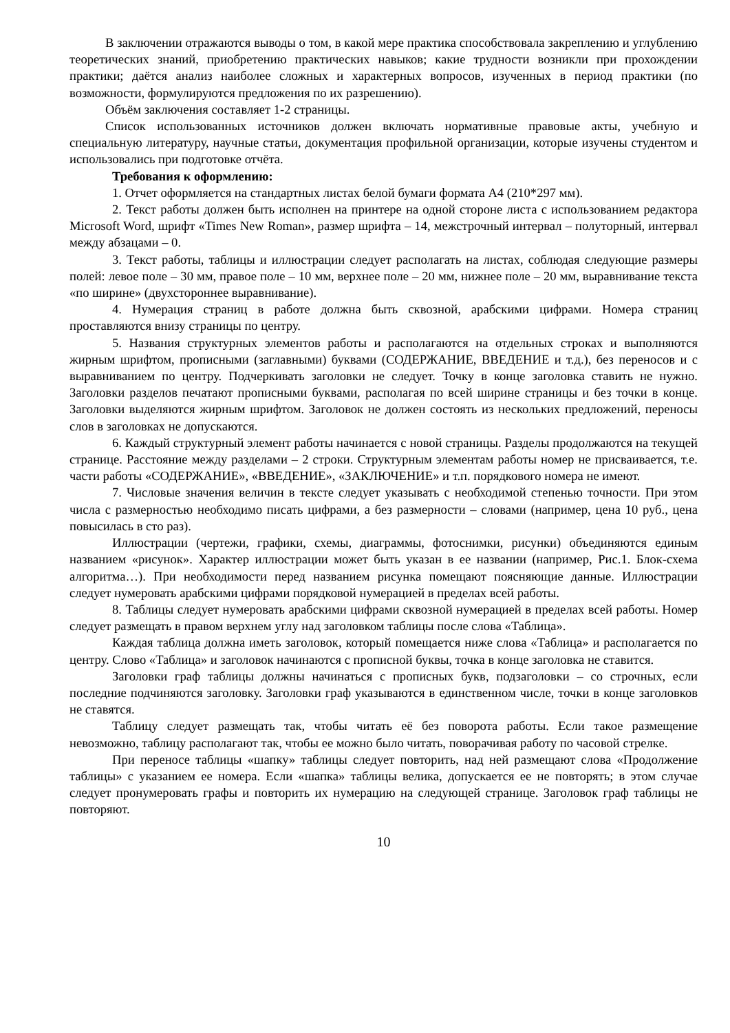В заключении отражаются выводы о том, в какой мере практика способствовала закреплению и углублению теоретических знаний, приобретению практических навыков; какие трудности возникли при прохождении практики; даётся анализ наиболее сложных и характерных вопросов, изученных в период практики (по возможности, формулируются предложения по их разрешению).
Объём заключения составляет 1-2 страницы.
Список использованных источников должен включать нормативные правовые акты, учебную и специальную литературу, научные статьи, документация профильной организации, которые изучены студентом и использовались при подготовке отчёта.
Требования к оформлению:
1. Отчет оформляется на стандартных листах белой бумаги формата А4 (210*297 мм).
2. Текст работы должен быть исполнен на принтере на одной стороне листа с использованием редактора Microsoft Word, шрифт «Times New Roman», размер шрифта – 14, межстрочный интервал – полуторный, интервал между абзацами – 0.
3. Текст работы, таблицы и иллюстрации следует располагать на листах, соблюдая следующие размеры полей: левое поле – 30 мм, правое поле – 10 мм, верхнее поле – 20 мм, нижнее поле – 20 мм, выравнивание текста «по ширине» (двухстороннее выравнивание).
4. Нумерация страниц в работе должна быть сквозной, арабскими цифрами. Номера страниц проставляются внизу страницы по центру.
5. Названия структурных элементов работы и располагаются на отдельных строках и выполняются жирным шрифтом, прописными (заглавными) буквами (СОДЕРЖАНИЕ, ВВЕДЕНИЕ и т.д.), без переносов и с выравниванием по центру. Подчеркивать заголовки не следует. Точку в конце заголовка ставить не нужно. Заголовки разделов печатают прописными буквами, располагая по всей ширине страницы и без точки в конце. Заголовки выделяются жирным шрифтом. Заголовок не должен состоять из нескольких предложений, переносы слов в заголовках не допускаются.
6. Каждый структурный элемент работы начинается с новой страницы. Разделы продолжаются на текущей странице. Расстояние между разделами – 2 строки. Структурным элементам работы номер не присваивается, т.е. части работы «СОДЕРЖАНИЕ», «ВВЕДЕНИЕ», «ЗАКЛЮЧЕНИЕ» и т.п. порядкового номера не имеют.
7. Числовые значения величин в тексте следует указывать с необходимой степенью точности. При этом числа с размерностью необходимо писать цифрами, а без размерности – словами (например, цена 10 руб., цена повысилась в сто раз).
Иллюстрации (чертежи, графики, схемы, диаграммы, фотоснимки, рисунки) объединяются единым названием «рисунок». Характер иллюстрации может быть указан в ее названии (например, Рис.1. Блок-схема алгоритма…). При необходимости перед названием рисунка помещают поясняющие данные. Иллюстрации следует нумеровать арабскими цифрами порядковой нумерацией в пределах всей работы.
8. Таблицы следует нумеровать арабскими цифрами сквозной нумерацией в пределах всей работы. Номер следует размещать в правом верхнем углу над заголовком таблицы после слова «Таблица».
Каждая таблица должна иметь заголовок, который помещается ниже слова «Таблица» и располагается по центру. Слово «Таблица» и заголовок начинаются с прописной буквы, точка в конце заголовка не ставится.
Заголовки граф таблицы должны начинаться с прописных букв, подзаголовки – со строчных, если последние подчиняются заголовку. Заголовки граф указываются в единственном числе, точки в конце заголовков не ставятся.
Таблицу следует размещать так, чтобы читать её без поворота работы. Если такое размещение невозможно, таблицу располагают так, чтобы ее можно было читать, поворачивая работу по часовой стрелке.
При переносе таблицы «шапку» таблицы следует повторить, над ней размещают слова «Продолжение таблицы» с указанием ее номера. Если «шапка» таблицы велика, допускается ее не повторять; в этом случае следует пронумеровать графы и повторить их нумерацию на следующей странице. Заголовок граф таблицы не повторяют.
10